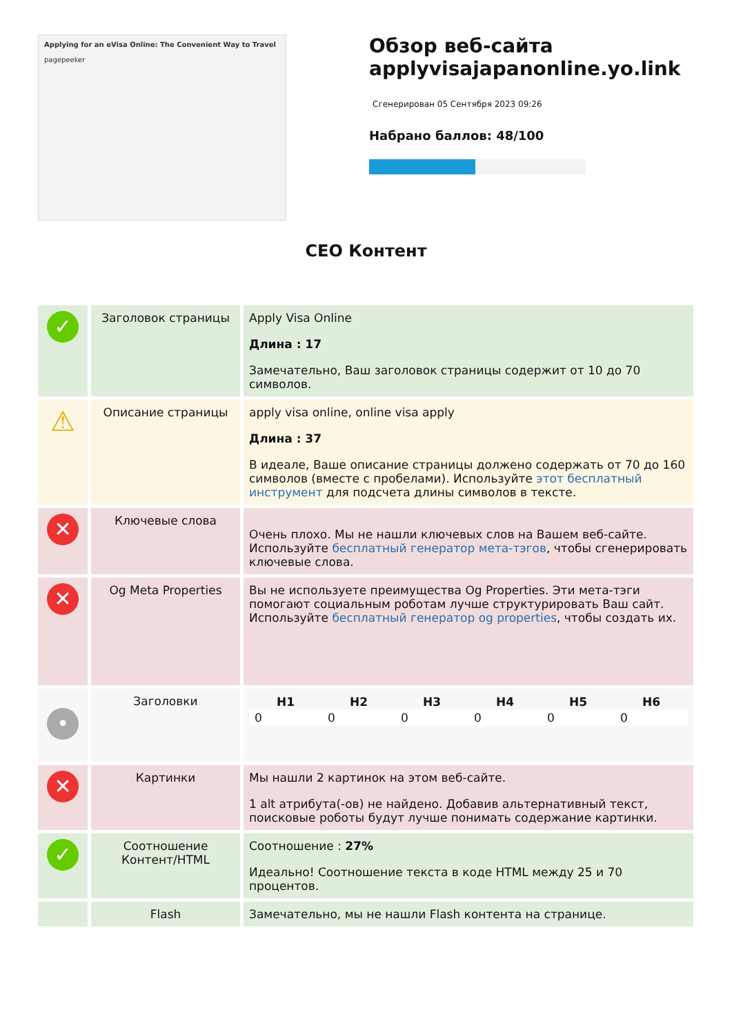Applying for an eVisa Online: The Convenient Way to Travel
pagepeeker
Обзор веб-сайта applyvisajapanonline.yo.link
Сгенерирован 05 Сентября 2023 09:26
Набрано баллов: 48/100
CEO Контент
| ✓ | Заголовок страницы | Apply Visa Online Длина : 17 Замечательно, Ваш заголовок страницы содержит от 10 до 70 символов. |
| ⚠ | Описание страницы | apply visa online, online visa apply Длина : 37 В идеале, Ваше описание страницы должено содержать от 70 до 160 символов (вместе с пробелами). Используйте этот бесплатный инструмент для подсчета длины символов в тексте. |
| ✕ | Ключевые слова | Очень плохо. Мы не нашли ключевых слов на Вашем веб-сайте. Используйте бесплатный генератор мета-тэгов , чтобы сгенерировать ключевые слова. |
| ✕ | Og Meta Properties | Вы не используете преимущества Og Properties. Эти мета-тэги помогают социальным роботам лучше структурировать Ваш сайт. Используйте бесплатный генератор og properties , чтобы создать их. |
| • | Заголовки | / H1 / H2 / H3 / H4 / H5 / H6 / / --- / --- / --- / --- / --- / --- / / 0 / 0 / 0 / 0 / 0 / 0 / |
| ✕ | Картинки | Мы нашли 2 картинок на этом веб-сайте. 1 alt атрибута(-ов) не найдено. Добавив альтернативный текст, поисковые роботы будут лучше понимать содержание картинки. |
| ✓ | Соотношение Контент/HTML | Соотношение : 27% Идеально! Соотношение текста в коде HTML между 25 и 70 процентов. |
| | Flash | Замечательно, мы не нашли Flash контента на странице. |